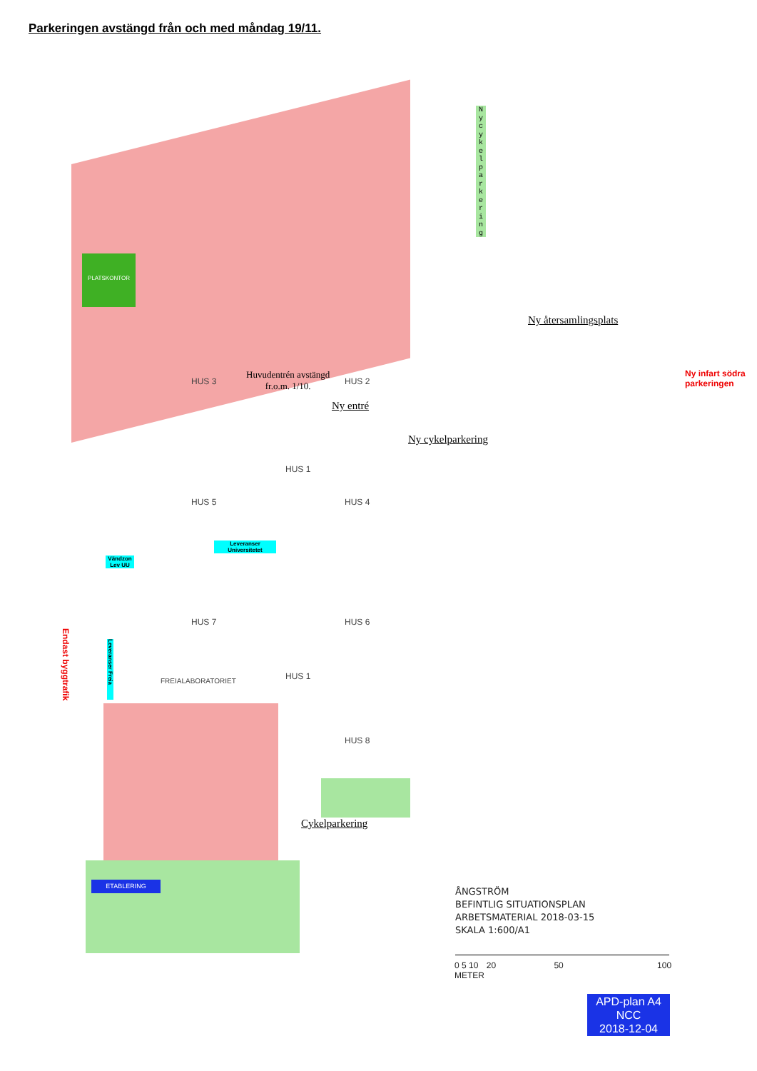Parkeringen avstängd från och med måndag 19/11.
PLATSKONTOR
N y c y k e l p a r k e r i n g
Ny återsamlingsplats
Ny infart södra
parkeringen
HUS 3
Huvudentrén avstängd
fr.o.m. 1/10.
HUS 2
Ny entré
Ny cykelparkering
HUS 1
HUS 5 HUS 4
Leveranser
Universitetet
Vändzon
Lev UU
Endast byggtrafik
Leveranser Freia
HUS 7 HUS 6
FREIALABORATORIET HUS 1
HUS 8
Cykelparkering
ETABLERING
ÅNGSTRÖM
BEFINTLIG SITUATIONSPLAN
ARBETSMATERIAL 2018-03-15
SKALA 1:600/A1
0 5 10 20 50 100
METER
APD-plan A4
NCC
2018-12-04